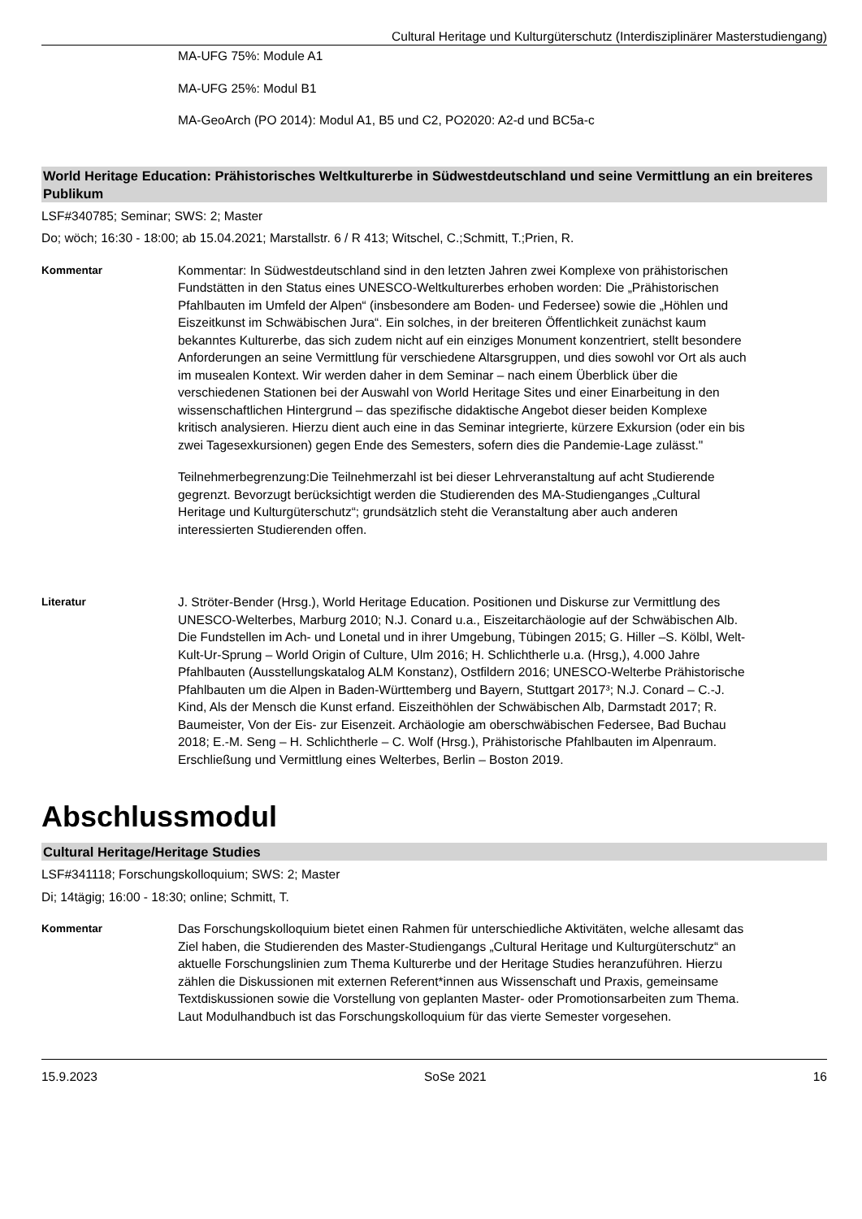Cultural Heritage und Kulturgüterschutz (Interdisziplinärer Masterstudiengang)
MA-UFG 75%: Module A1
MA-UFG 25%: Modul B1
MA-GeoArch (PO 2014): Modul A1, B5 und C2, PO2020: A2-d und BC5a-c
World Heritage Education: Prähistorisches Weltkulturerbe in Südwestdeutschland und seine Vermittlung an ein breiteres Publikum
LSF#340785; Seminar; SWS: 2; Master
Do; wöch; 16:30 - 18:00; ab 15.04.2021; Marstallstr. 6 / R 413; Witschel, C.;Schmitt, T.;Prien, R.
Kommentar Kommentar: In Südwestdeutschland sind in den letzten Jahren zwei Komplexe von prähistorischen Fundstätten in den Status eines UNESCO-Weltkulturerbes erhoben worden: Die „Prähistorischen Pfahlbauten im Umfeld der Alpen“ (insbesondere am Boden- und Federsee) sowie die „Höhlen und Eiszeitkunst im Schwäbischen Jura“. Ein solches, in der breiteren Öffentlichkeit zunächst kaum bekanntes Kulturerbe, das sich zudem nicht auf ein einziges Monument konzentriert, stellt besondere Anforderungen an seine Vermittlung für verschiedene Altarsgruppen, und dies sowohl vor Ort als auch im musealen Kontext. Wir werden daher in dem Seminar – nach einem Überblick über die verschiedenen Stationen bei der Auswahl von World Heritage Sites und einer Einarbeitung in den wissenschaftlichen Hintergrund – das spezifische didaktische Angebot dieser beiden Komplexe kritisch analysieren. Hierzu dient auch eine in das Seminar integrierte, kürzere Exkursion (oder ein bis zwei Tagesexkursionen) gegen Ende des Semesters, sofern dies die Pandemie-Lage zulässt."
Teilnehmerbegrenzung:Die Teilnehmerzahl ist bei dieser Lehrveranstaltung auf acht Studierende gegrenzt. Bevorzugt berücksichtigt werden die Studierenden des MA-Studienganges „Cultural Heritage und Kulturgüterschutz“; grundsätzlich steht die Veranstaltung aber auch anderen interessierten Studierenden offen.
Literatur J. Ströter-Bender (Hrsg.), World Heritage Education. Positionen und Diskurse zur Vermittlung des UNESCO-Welterbes, Marburg 2010; N.J. Conard u.a., Eiszeitarchäologie auf der Schwäbischen Alb. Die Fundstellen im Ach- und Lonetal und in ihrer Umgebung, Tübingen 2015; G. Hiller –S. Kölbl, Welt-Kult-Ur-Sprung – World Origin of Culture, Ulm 2016; H. Schlichtherle u.a. (Hrsg,), 4.000 Jahre Pfahlbauten (Ausstellungskatalog ALM Konstanz), Ostfildern 2016; UNESCO-Welterbe Prähistorische Pfahlbauten um die Alpen in Baden-Württemberg und Bayern, Stuttgart 2017³; N.J. Conard – C.-J. Kind, Als der Mensch die Kunst erfand. Eiszeithöhlen der Schwäbischen Alb, Darmstadt 2017; R. Baumeister, Von der Eis- zur Eisenzeit. Archäologie am oberschwäbischen Federsee, Bad Buchau 2018; E.-M. Seng – H. Schlichtherle – C. Wolf (Hrsg.), Prähistorische Pfahlbauten im Alpenraum. Erschließung und Vermittlung eines Welterbes, Berlin – Boston 2019.
Abschlussmodul
Cultural Heritage/Heritage Studies
LSF#341118; Forschungskolloquium; SWS: 2; Master
Di; 14tägig; 16:00 - 18:30; online; Schmitt, T.
Kommentar Das Forschungskolloquium bietet einen Rahmen für unterschiedliche Aktivitäten, welche allesamt das Ziel haben, die Studierenden des Master-Studiengangs „Cultural Heritage und Kulturgüterschutz“ an aktuelle Forschungslinien zum Thema Kulturerbe und der Heritage Studies heranzuführen. Hierzu zählen die Diskussionen mit externen Referent*innen aus Wissenschaft und Praxis, gemeinsame Textdiskussionen sowie die Vorstellung von geplanten Master- oder Promotionsarbeiten zum Thema. Laut Modulhandbuch ist das Forschungskolloquium für das vierte Semester vorgesehen.
15.9.2023 SoSe 2021 16